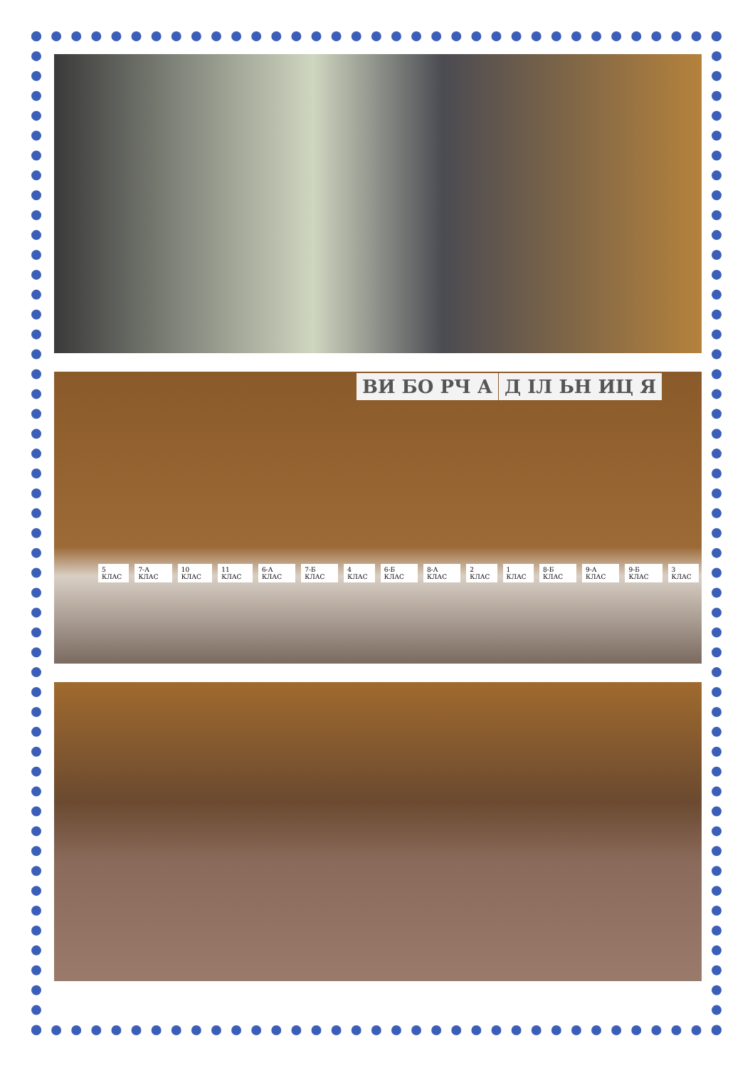ВИ БО РЧ А Д ІЛ ЬН ИЦ Я
5 КЛАС 7-А КЛАС 10 КЛАС 11 КЛАС 6-А КЛАС 7-Б КЛАС 4 КЛАС 6-Б КЛАС 8-А КЛАС 2 КЛАС 1 КЛАС 8-Б КЛАС 9-А КЛАС 9-Б КЛАС 3 КЛАС